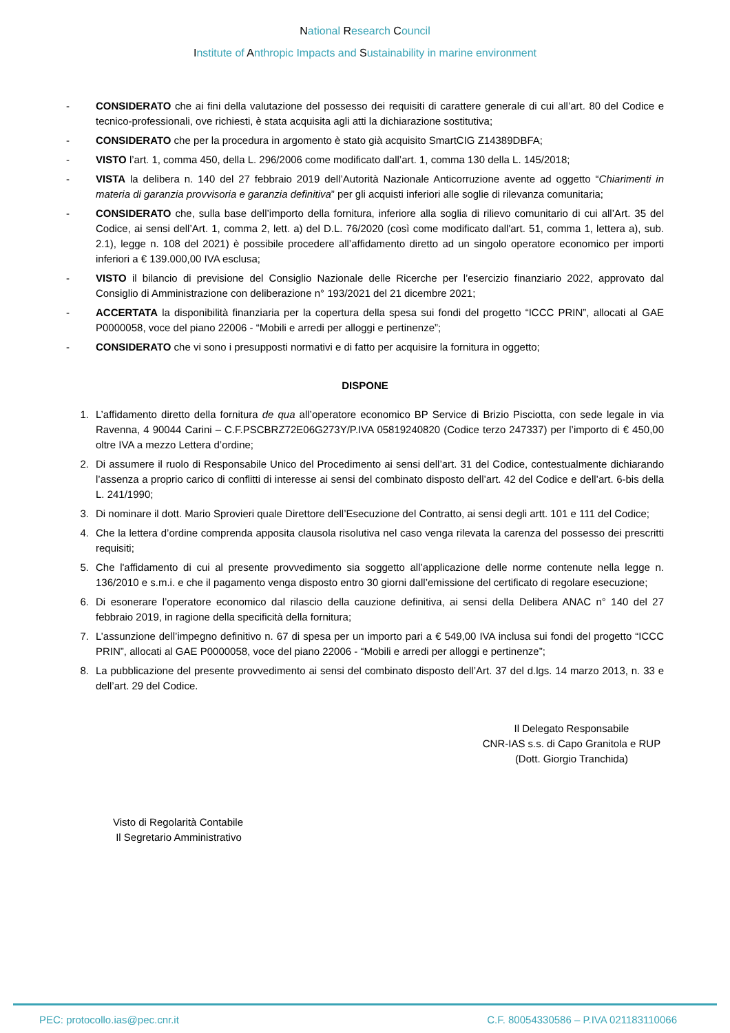National Research Council
Institute of Anthropic Impacts and Sustainability in marine environment
- CONSIDERATO che ai fini della valutazione del possesso dei requisiti di carattere generale di cui all’art. 80 del Codice e tecnico-professionali, ove richiesti, è stata acquisita agli atti la dichiarazione sostitutiva;
- CONSIDERATO che per la procedura in argomento è stato già acquisito SmartCIG Z14389DBFA;
- VISTO l’art. 1, comma 450, della L. 296/2006 come modificato dall’art. 1, comma 130 della L. 145/2018;
- VISTA la delibera n. 140 del 27 febbraio 2019 dell’Autorità Nazionale Anticorruzione avente ad oggetto “Chiarimenti in materia di garanzia provvisoria e garanzia definitiva” per gli acquisti inferiori alle soglie di rilevanza comunitaria;
- CONSIDERATO che, sulla base dell’importo della fornitura, inferiore alla soglia di rilievo comunitario di cui all’Art. 35 del Codice, ai sensi dell’Art. 1, comma 2, lett. a) del D.L. 76/2020 (così come modificato dall'art. 51, comma 1, lettera a), sub. 2.1), legge n. 108 del 2021) è possibile procedere all’affidamento diretto ad un singolo operatore economico per importi inferiori a € 139.000,00 IVA esclusa;
- VISTO il bilancio di previsione del Consiglio Nazionale delle Ricerche per l’esercizio finanziario 2022, approvato dal Consiglio di Amministrazione con deliberazione n° 193/2021 del 21 dicembre 2021;
- ACCERTATA la disponibilità finanziaria per la copertura della spesa sui fondi del progetto “ICCC PRIN”, allocati al GAE P0000058, voce del piano 22006 - “Mobili e arredi per alloggi e pertinenze”;
- CONSIDERATO che vi sono i presupposti normativi e di fatto per acquisire la fornitura in oggetto;
DISPONE
1. L’affidamento diretto della fornitura de qua all’operatore economico BP Service di Brizio Pisciotta, con sede legale in via Ravenna, 4 90044 Carini – C.F.PSCBRZ72E06G273Y/P.IVA 05819240820 (Codice terzo 247337) per l’importo di € 450,00 oltre IVA a mezzo Lettera d’ordine;
2. Di assumere il ruolo di Responsabile Unico del Procedimento ai sensi dell’art. 31 del Codice, contestualmente dichiarando l’assenza a proprio carico di conflitti di interesse ai sensi del combinato disposto dell’art. 42 del Codice e dell’art. 6-bis della L. 241/1990;
3. Di nominare il dott. Mario Sprovieri quale Direttore dell’Esecuzione del Contratto, ai sensi degli artt. 101 e 111 del Codice;
4. Che la lettera d’ordine comprenda apposita clausola risolutiva nel caso venga rilevata la carenza del possesso dei prescritti requisiti;
5. Che l'affidamento di cui al presente provvedimento sia soggetto all’applicazione delle norme contenute nella legge n. 136/2010 e s.m.i. e che il pagamento venga disposto entro 30 giorni dall’emissione del certificato di regolare esecuzione;
6. Di esonerare l’operatore economico dal rilascio della cauzione definitiva, ai sensi della Delibera ANAC n° 140 del 27 febbraio 2019, in ragione della specificità della fornitura;
7. L’assunzione dell’impegno definitivo n. 67 di spesa per un importo pari a € 549,00 IVA inclusa sui fondi del progetto “ICCC PRIN”, allocati al GAE P0000058, voce del piano 22006 - “Mobili e arredi per alloggi e pertinenze”;
8. La pubblicazione del presente provvedimento ai sensi del combinato disposto dell’Art. 37 del d.lgs. 14 marzo 2013, n. 33 e dell’art. 29 del Codice.
Il Delegato Responsabile
CNR-IAS s.s. di Capo Granitola e RUP
(Dott. Giorgio Tranchida)
Visto di Regolarità Contabile
Il Segretario Amministrativo
PEC: protocollo.ias@pec.cnr.it C.F. 80054330586 – P.IVA 021183110066